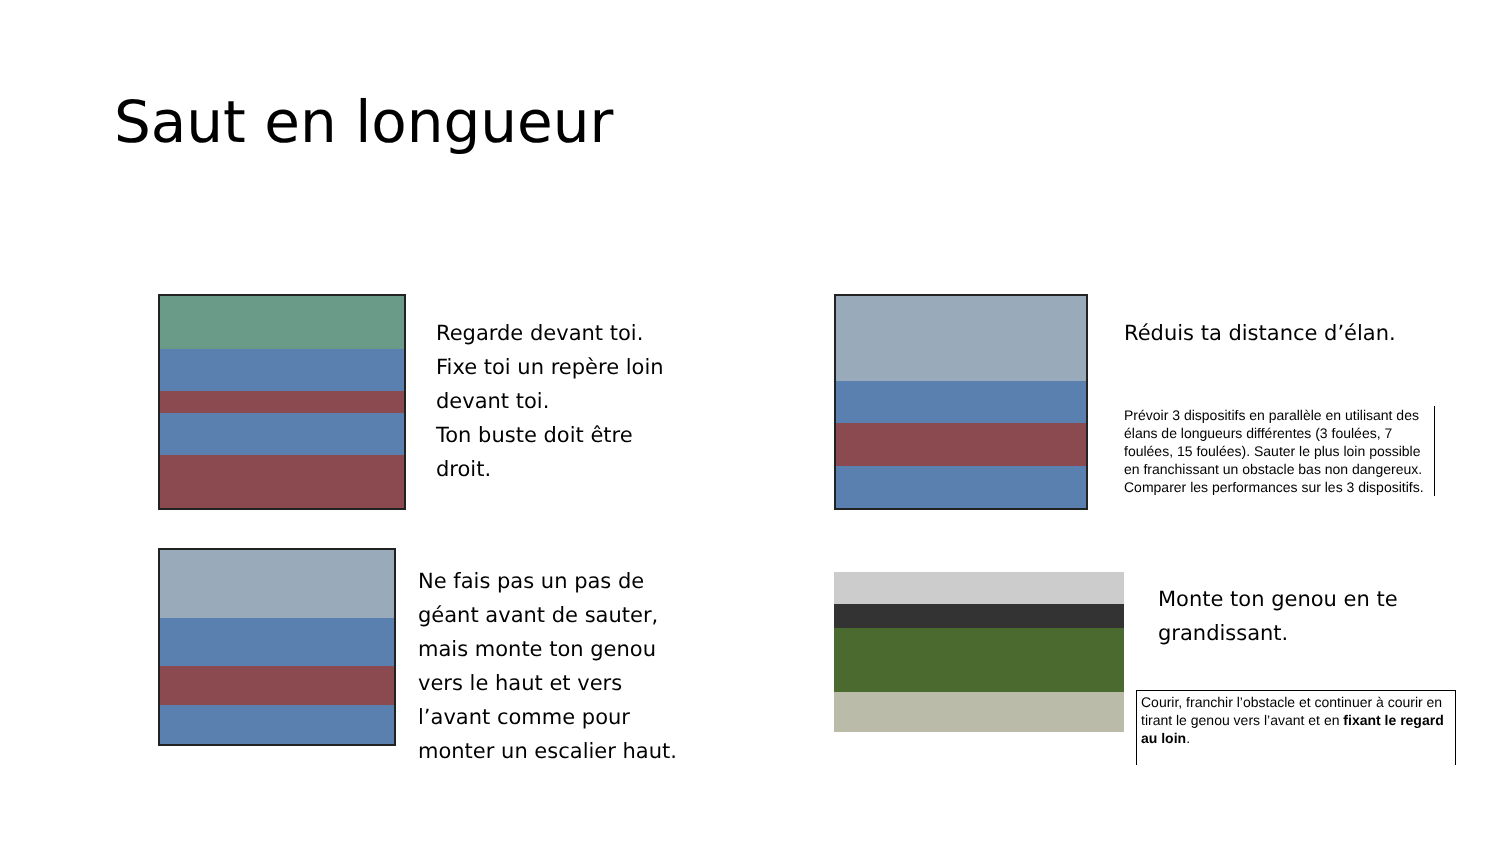Saut en longueur
Regarde devant toi. Fixe toi un repère loin devant toi.
Ton buste doit être droit.
Réduis ta distance d’élan.
Prévoir 3 dispositifs en parallèle en utilisant des élans de longueurs différentes (3 foulées, 7 foulées, 15 foulées). Sauter le plus loin possible en franchissant un obstacle bas non dangereux. Comparer les performances sur les 3 dispositifs.
Ne fais pas un pas de géant avant de sauter, mais monte ton genou vers le haut et vers l’avant comme pour monter un escalier haut.
Monte ton genou en te grandissant.
Courir, franchir l’obstacle et continuer à courir en tirant le genou vers l’avant et en fixant le regard au loin.